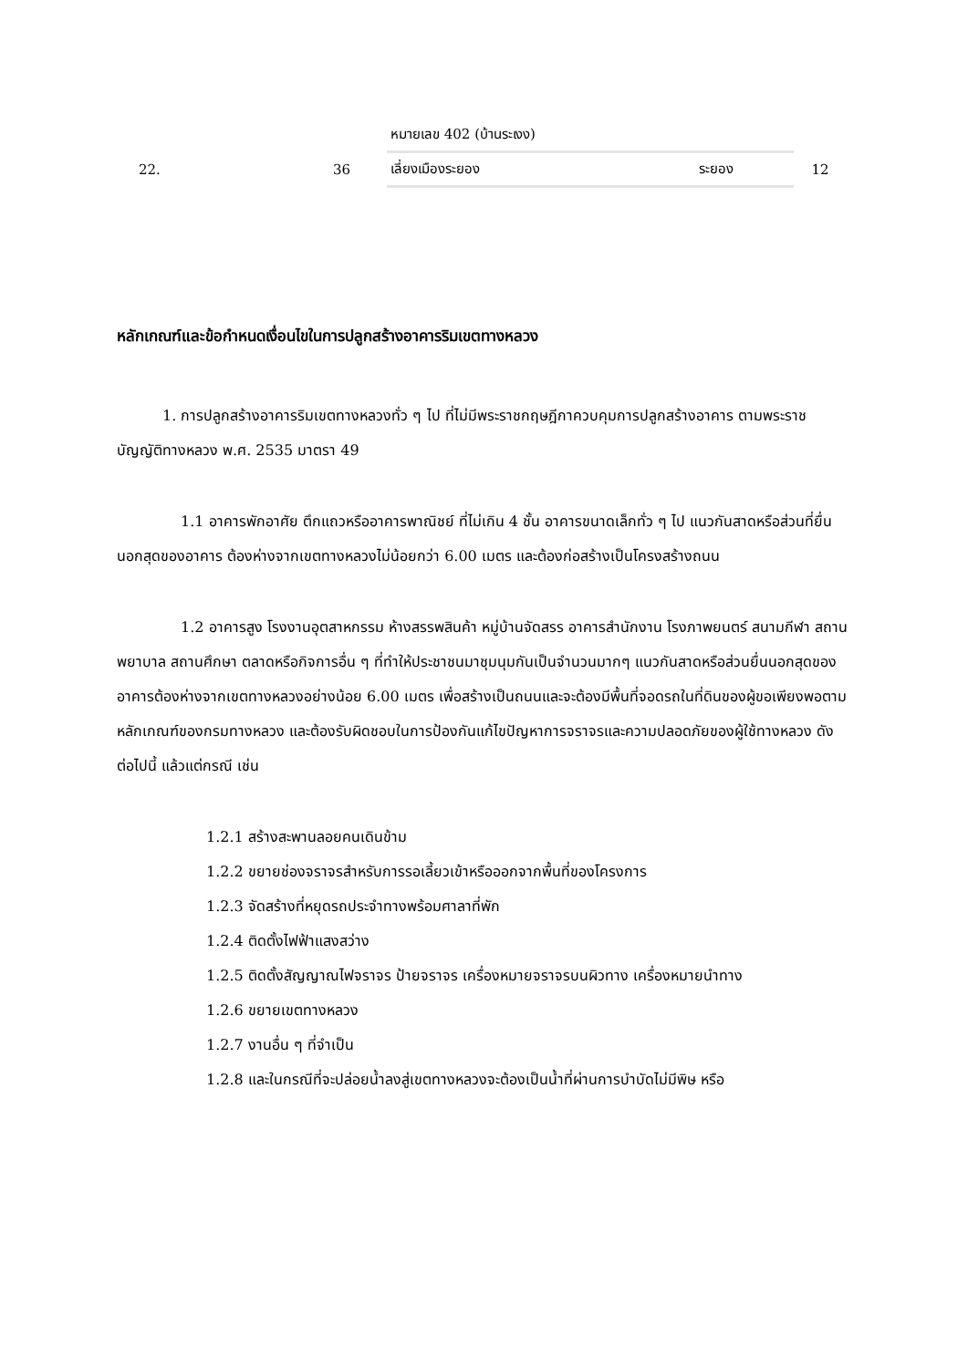| | | หมายเลข 402 (บ้านระเงง) | | |
| 22. | 36 | เลี่ยงเมืองระยอง | ระยอง | 12 |
หลักเกณฑ์และข้อกำหนดเงื่อนไขในการปลูกสร้างอาคารริมเขตทางหลวง
1. การปลูกสร้างอาคารริมเขตทางหลวงทั่ว ๆ ไป ที่ไม่มีพระราชกฤษฎีกาควบคุมการปลูกสร้างอาคาร ตามพระราชบัญญัติทางหลวง พ.ศ. 2535 มาตรา 49
1.1 อาคารพักอาศัย ตึกแถวหรืออาคารพาณิชย์ ที่ไม่เกิน 4 ชั้น อาคารขนาดเล็กทั่ว ๆ ไป แนวกันสาดหรือส่วนที่ยื่นนอกสุดของอาคาร ต้องห่างจากเขตทางหลวงไม่น้อยกว่า 6.00 เมตร และต้องก่อสร้างเป็นโครงสร้างถนน
1.2 อาคารสูง โรงงานอุตสาหกรรม ห้างสรรพสินค้า หมู่บ้านจัดสรร อาคารสำนักงาน โรงภาพยนตร์ สนามกีฬา สถานพยาบาล สถานศึกษา ตลาดหรือกิจการอื่น ๆ ที่ทำให้ประชาชนมาชุมนุมกันเป็นจำนวนมากๆ แนวกันสาดหรือส่วนยื่นนอกสุดของอาคารต้องห่างจากเขตทางหลวงอย่างน้อย 6.00 เมตร เพื่อสร้างเป็นถนนและจะต้องมีพื้นที่จอดรถในที่ดินของผู้ขอเพียงพอตามหลักเกณฑ์ของกรมทางหลวง และต้องรับผิดชอบในการป้องกันแก้ไขปัญหาการจราจรและความปลอดภัยของผู้ใช้ทางหลวง ดังต่อไปนี้ แล้วแต่กรณี เช่น
1.2.1 สร้างสะพานลอยคนเดินข้าม
1.2.2 ขยายช่องจราจรสำหรับการรอเลี้ยวเข้าหรือออกจากพื้นที่ของโครงการ
1.2.3 จัดสร้างที่หยุดรถประจำทางพร้อมศาลาที่พัก
1.2.4 ติดตั้งไฟฟ้าแสงสว่าง
1.2.5 ติดตั้งสัญญาณไฟจราจร ป้ายจราจร เครื่องหมายจราจรบนผิวทาง เครื่องหมายนำทาง
1.2.6 ขยายเขตทางหลวง
1.2.7 งานอื่น ๆ ที่จำเป็น
1.2.8 และในกรณีที่จะปล่อยน้ำลงสู่เขตทางหลวงจะต้องเป็นน้ำที่ผ่านการบำบัดไม่มีพิษ หรือ